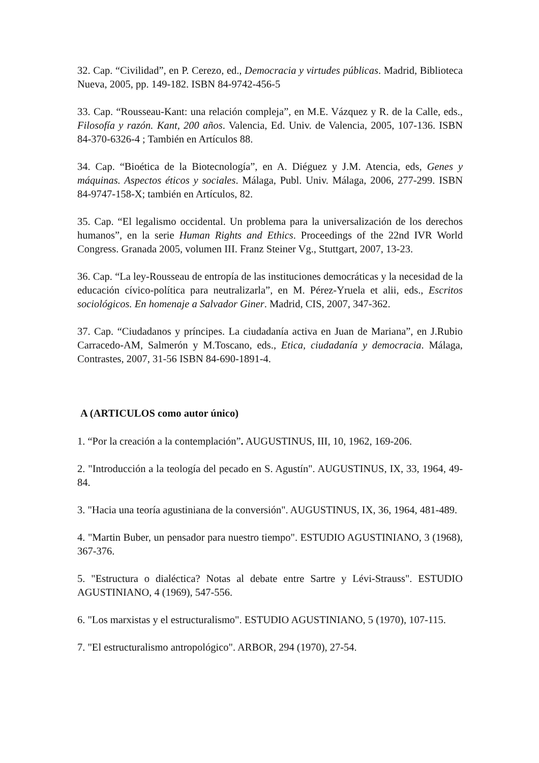32. Cap. “Civilidad”, en P. Cerezo, ed., Democracia y virtudes públicas. Madrid, Biblioteca Nueva, 2005, pp. 149-182. ISBN 84-9742-456-5
33. Cap. “Rousseau-Kant: una relación compleja”, en M.E. Vázquez y R. de la Calle, eds., Filosofía y razón. Kant, 200 años. Valencia, Ed. Univ. de Valencia, 2005, 107-136. ISBN 84-370-6326-4 ; También en Artículos 88.
34. Cap. “Bioética de la Biotecnología”, en A. Diéguez y J.M. Atencia, eds, Genes y máquinas. Aspectos éticos y sociales. Málaga, Publ. Univ. Málaga, 2006, 277-299. ISBN 84-9747-158-X; también en Artículos, 82.
35. Cap. “El legalismo occidental. Un problema para la universalización de los derechos humanos”, en la serie Human Rights and Ethics. Proceedings of the 22nd IVR World Congress. Granada 2005, volumen III. Franz Steiner Vg., Stuttgart, 2007, 13-23.
36. Cap. “La ley-Rousseau de entropía de las instituciones democráticas y la necesidad de la educación cívico-política para neutralizarla”, en M. Pérez-Yruela et alii, eds., Escritos sociológicos. En homenaje a Salvador Giner. Madrid, CIS, 2007, 347-362.
37. Cap. “Ciudadanos y príncipes. La ciudadanía activa en Juan de Mariana”, en J.Rubio Carracedo-AM, Salmerón y M.Toscano, eds., Etica, ciudadanía y democracia. Málaga, Contrastes, 2007, 31-56 ISBN 84-690-1891-4.
A (ARTICULOS como autor único)
1. “Por la creación a la contemplación”. AUGUSTINUS, III, 10, 1962, 169-206.
2. "Introducción a la teología del pecado en S. Agustín". AUGUSTINUS, IX, 33, 1964, 49-84.
3. "Hacia una teoría agustiniana de la conversión". AUGUSTINUS, IX, 36, 1964, 481-489.
4. "Martin Buber, un pensador para nuestro tiempo". ESTUDIO AGUSTINIANO, 3 (1968), 367-376.
5. "Estructura o dialéctica? Notas al debate entre Sartre y Lévi-Strauss". ESTUDIO AGUSTINIANO, 4 (1969), 547-556.
6. "Los marxistas y el estructuralismo". ESTUDIO AGUSTINIANO, 5 (1970), 107-115.
7. "El estructuralismo antropológico". ARBOR, 294 (1970), 27-54.